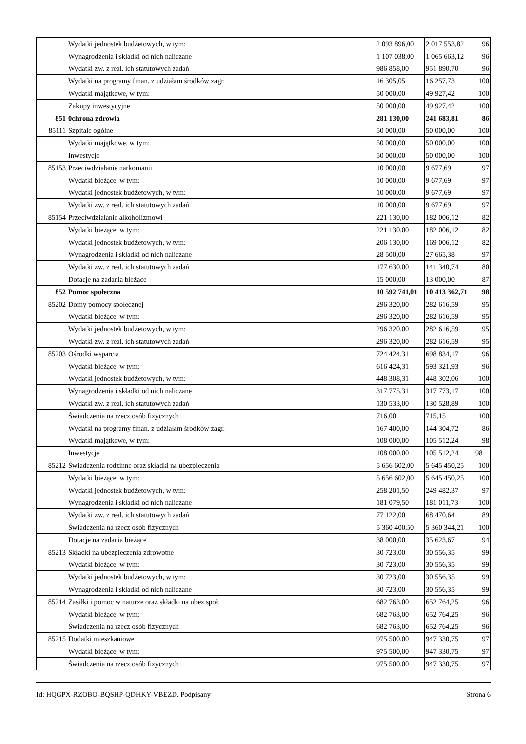| | Wydatki jednostek budżetowych, w tym: | 2 093 896,00 | 2 017 553,82 | 96 |
| | Wynagrodzenia i składki od nich naliczane | 1 107 038,00 | 1 065 663,12 | 96 |
| | Wydatki zw. z real. ich statutowych zadań | 986 858,00 | 951 890,70 | 96 |
| | Wydatki na programy finan. z udziałam środków zagr. | 16 305,05 | 16 257,73 | 100 |
| | Wydatki majątkowe, w tym: | 50 000,00 | 49 927,42 | 100 |
| | Zakupy inwestycyjne | 50 000,00 | 49 927,42 | 100 |
| 851 | 0chrona zdrowia | 281 130,00 | 241 683,81 | 86 |
| 85111 | Szpitale ogólne | 50 000,00 | 50 000,00 | 100 |
| | Wydatki majątkowe, w tym: | 50 000,00 | 50 000,00 | 100 |
| | Inwestycje | 50 000,00 | 50 000,00 | 100 |
| 85153 | Przeciwdziałanie narkomanii | 10 000,00 | 9 677,69 | 97 |
| | Wydatki bieżące, w tym: | 10 000,00 | 9 677,69 | 97 |
| | Wydatki jednostek budżetowych, w tym: | 10 000,00 | 9 677,69 | 97 |
| | Wydatki zw. z real. ich statutowych zadań | 10 000,00 | 9 677,69 | 97 |
| 85154 | Przeciwdziałanie alkoholizmowi | 221 130,00 | 182 006,12 | 82 |
| | Wydatki bieżące, w tym: | 221 130,00 | 182 006,12 | 82 |
| | Wydatki jednostek budżetowych, w tym: | 206 130,00 | 169 006,12 | 82 |
| | Wynagrodzenia i składki od nich naliczane | 28 500,00 | 27 665,38 | 97 |
| | Wydatki zw. z real. ich statutowych zadań | 177 630,00 | 141 340,74 | 80 |
| | Dotacje na zadania bieżące | 15 000,00 | 13 000,00 | 87 |
| 852 | Pomoc społeczna | 10 592 741,01 | 10 413 362,71 | 98 |
| 85202 | Domy pomocy społecznej | 296 320,00 | 282 616,59 | 95 |
| | Wydatki bieżące, w tym: | 296 320,00 | 282 616,59 | 95 |
| | Wydatki jednostek budżetowych, w tym: | 296 320,00 | 282 616,59 | 95 |
| | Wydatki zw. z real. ich statutowych zadań | 296 320,00 | 282 616,59 | 95 |
| 85203 | Ośrodki wsparcia | 724 424,31 | 698 834,17 | 96 |
| | Wydatki bieżące, w tym: | 616 424,31 | 593 321,93 | 96 |
| | Wydatki jednostek budżetowych, w tym: | 448 308,31 | 448 302,06 | 100 |
| | Wynagrodzenia i składki od nich naliczane | 317 775,31 | 317 773,17 | 100 |
| | Wydatki zw. z real. ich statutowych zadań | 130 533,00 | 130 528,89 | 100 |
| | Świadczenia na rzecz osób fizycznych | 716,00 | 715,15 | 100 |
| | Wydatki na programy finan. z udziałam środków zagr. | 167 400,00 | 144 304,72 | 86 |
| | Wydatki majątkowe, w tym: | 108 000,00 | 105 512,24 | 98 |
| | Inwestycje | 108 000,00 | 105 512,24 | 98 |
| 85212 | Świadczenia rodzinne oraz składki na ubezpieczenia | 5 656 602,00 | 5 645 450,25 | 100 |
| | Wydatki bieżące, w tym: | 5 656 602,00 | 5 645 450,25 | 100 |
| | Wydatki jednostek budżetowych, w tym: | 258 201,50 | 249 482,37 | 97 |
| | Wynagrodzenia i składki od nich naliczane | 181 079,50 | 181 011,73 | 100 |
| | Wydatki zw. z real. ich statutowych zadań | 77 122,00 | 68 470,64 | 89 |
| | Świadczenia na rzecz osób fizycznych | 5 360 400,50 | 5 360 344,21 | 100 |
| | Dotacje na zadania bieżące | 38 000,00 | 35 623,67 | 94 |
| 85213 | Składki na ubezpieczenia zdrowotne | 30 723,00 | 30 556,35 | 99 |
| | Wydatki bieżące, w tym: | 30 723,00 | 30 556,35 | 99 |
| | Wydatki jednostek budżetowych, w tym: | 30 723,00 | 30 556,35 | 99 |
| | Wynagrodzenia i składki od nich naliczane | 30 723,00 | 30 556,35 | 99 |
| 85214 | Zasiłki i pomoc w naturze oraz składki na ubez.społ. | 682 763,00 | 652 764,25 | 96 |
| | Wydatki bieżące, w tym: | 682 763,00 | 652 764,25 | 96 |
| | Świadczenia na rzecz osób fizycznych | 682 763,00 | 652 764,25 | 96 |
| 85215 | Dodatki mieszkaniowe | 975 500,00 | 947 330,75 | 97 |
| | Wydatki bieżące, w tym: | 975 500,00 | 947 330,75 | 97 |
| | Świadczenia na rzecz osób fizycznych | 975 500,00 | 947 330,75 | 97 |
Id: HQGPX-RZOBO-BQSHP-QDHKY-VBEZD. Podpisany Strona 6